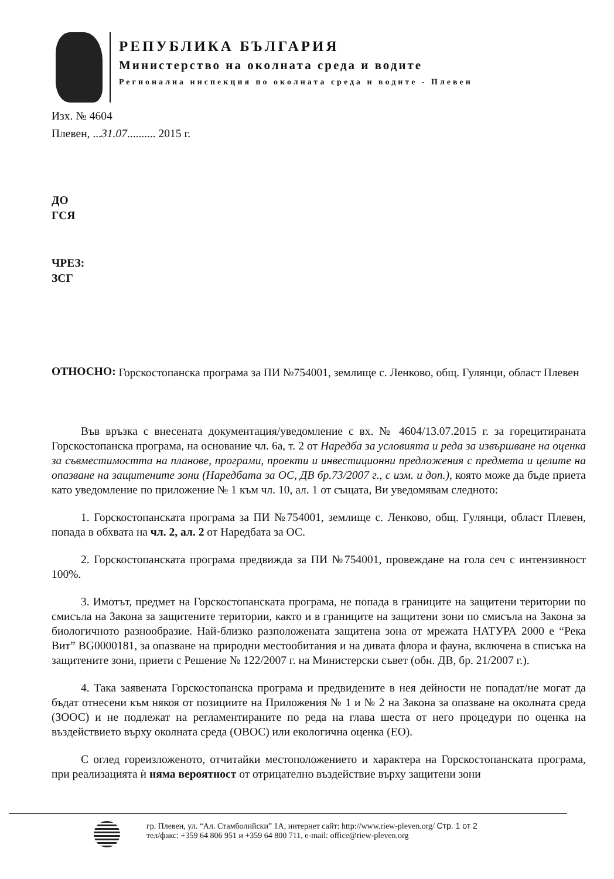РЕПУБЛИКА БЪЛГАРИЯ
Министерство на околната среда и водите
Регионална инспекция по околната среда и водите - Плевен
Изх. № 4604
Плевен, ...31.07.......... 2015 г.
ДО
ГСЯ
ЧРЕЗ:
ЗСГ
ОТНОСНО:
Горскостопанска програма за ПИ №754001, землище с. Ленково, общ. Гулянци, област Плевен
Във връзка с внесената документация/уведомление с вх. № 4604/13.07.2015 г. за горецитираната Горскостопанска програма, на основание чл. 6а, т. 2 от Наредба за условията и реда за извършване на оценка за съвместимостта на планове, програми, проекти и инвестиционни предложения с предмета и целите на опазване на защитените зони (Наредбата за ОС, ДВ бр.73/2007 г., с изм. и доп.), която може да бъде приета като уведомление по приложение № 1 към чл. 10, ал. 1 от същата, Ви уведомявам следното:
1. Горскостопанската програма за ПИ №754001, землище с. Ленково, общ. Гулянци, област Плевен, попада в обхвата на чл. 2, ал. 2 от Наредбата за ОС.
2. Горскостопанската програма предвижда за ПИ №754001, провеждане на гола сеч с интензивност 100%.
3. Имотът, предмет на Горскостопанската програма, не попада в границите на защитени територии по смисъла на Закона за защитените територии, както и в границите на защитени зони по смисъла на Закона за биологичното разнообразие. Най-близко разположената защитена зона от мрежата НАТУРА 2000 е “Река Вит” BG0000181, за опазване на природни местообитания и на дивата флора и фауна, включена в списъка на защитените зони, приети с Решение № 122/2007 г. на Министерски съвет (обн. ДВ, бр. 21/2007 г.).
4. Така заявената Горскостопанска програма и предвидените в нея дейности не попадат/не могат да бъдат отнесени към някоя от позициите на Приложения № 1 и № 2 на Закона за опазване на околната среда (ЗООС) и не подлежат на регламентираните по реда на глава шеста от него процедури по оценка на въздействието върху околната среда (ОВОС) или екологична оценка (ЕО).
С оглед гореизложеното, отчитайки местоположението и характера на Горскостопанската програма, при реализацията ѝ няма вероятност от отрицателно въздействие върху защитени зони
гр. Плевен, ул. “Ал. Стамболийски” 1А, интернет сайт: http://www.riew-pleven.org/ Стр. 1 от 2
тел/факс: +359 64 806 951 и +359 64 800 711, e-mail: office@riew-pleven.org